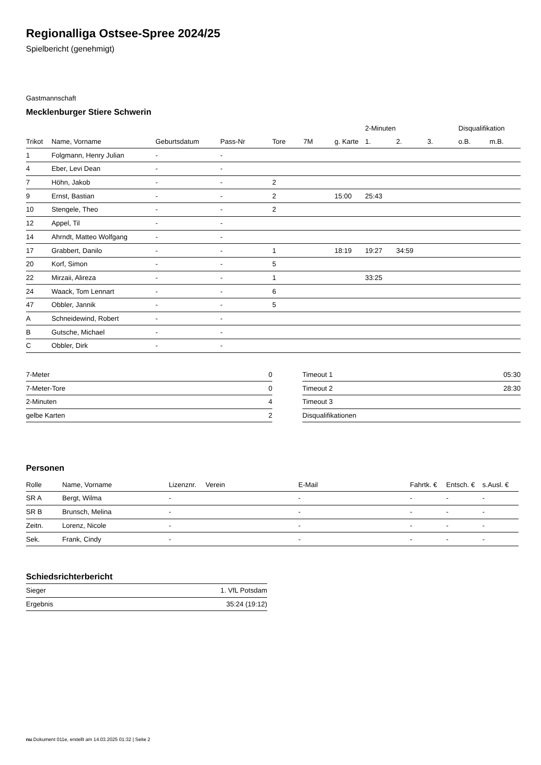Regionalliga Ostsee-Spree 2024/25
Spielbericht (genehmigt)
Gastmannschaft
Mecklenburger Stiere Schwerin
| | | | | | | | 2-Minuten | | | Disqualifikation | |
| --- | --- | --- | --- | --- | --- | --- | --- | --- | --- | --- | --- |
| Trikot | Name, Vorname | Geburtsdatum | Pass-Nr | Tore | 7M | g. Karte | 1. | 2. | 3. | o.B. | m.B. |
| 1 | Folgmann, Henry Julian | - | - | | | | | | | | |
| 4 | Eber, Levi Dean | - | - | | | | | | | | |
| 7 | Höhn, Jakob | - | - | 2 | | | | | | | |
| 9 | Ernst, Bastian | - | - | 2 | | 15:00 | 25:43 | | | | |
| 10 | Stengele, Theo | - | - | 2 | | | | | | | |
| 12 | Appel, Til | - | - | | | | | | | | |
| 14 | Ahrndt, Matteo Wolfgang | - | - | | | | | | | | |
| 17 | Grabbert, Danilo | - | - | 1 | | 18:19 | 19:27 | 34:59 | | | |
| 20 | Korf, Simon | - | - | 5 | | | | | | | |
| 22 | Mirzaii, Alireza | - | - | 1 | | | 33:25 | | | | |
| 24 | Waack, Tom Lennart | - | - | 6 | | | | | | | |
| 47 | Obbler, Jannik | - | - | 5 | | | | | | | |
| A | Schneidewind, Robert | - | - | | | | | | | | |
| B | Gutsche, Michael | - | - | | | | | | | | |
| C | Obbler, Dirk | - | - | | | | | | | | |
| 7-Meter | 0 |
| 7-Meter-Tore | 0 |
| 2-Minuten | 4 |
| gelbe Karten | 2 |
| Timeout 1 | 05:30 |
| Timeout 2 | 28:30 |
| Timeout 3 | |
| Disqualifikationen | |
Personen
| Rolle | Name, Vorname | Lizenznr. | Verein | E-Mail | Fahrtk. € | Entsch. € | s.Ausl. € |
| --- | --- | --- | --- | --- | --- | --- | --- |
| SR A | Bergt, Wilma | - | | - | - | - | - |
| SR B | Brunsch, Melina | - | | - | - | - | - |
| Zeitn. | Lorenz, Nicole | - | | - | - | - | - |
| Sek. | Frank, Cindy | - | | - | - | - | - |
Schiedsrichterbericht
| Sieger | 1. VfL Potsdam |
| Ergebnis | 35:24 (19:12) |
nu.Dokument 011e, erstellt am 14.03.2025 01:32 | Seite 2